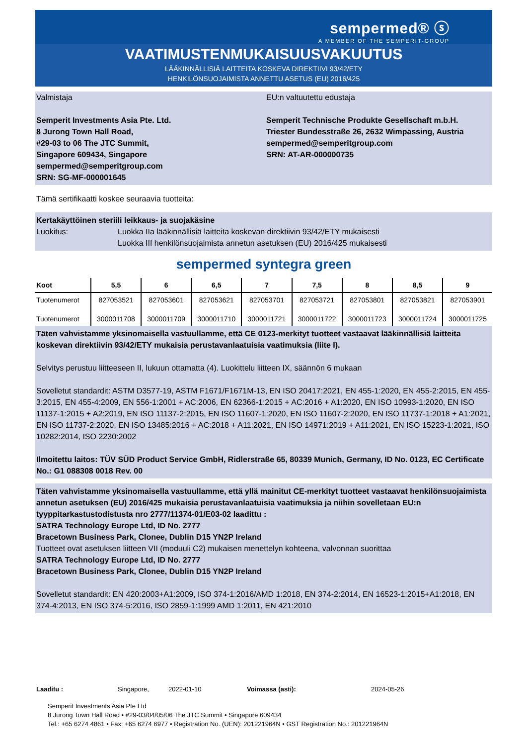sempermed® ⓢ
A MEMBER OF THE SEMPERIT-GROUP
VAATIMUSTENMUKAISUUSVAKUUTUS
LÄÄKINNÄLLISIÄ LAITTEITA KOSKEVA DIREKTIIVI 93/42/ETY
HENKILÖNSUOJAIMISTA ANNETTU ASETUS (EU) 2016/425
Valmistaja
Semperit Investments Asia Pte. Ltd.
8 Jurong Town Hall Road,
#29-03 to 06 The JTC Summit,
Singapore 609434, Singapore
sempermed@semperitgroup.com
SRN: SG-MF-000001645
EU:n valtuutettu edustaja
Semperit Technische Produkte Gesellschaft m.b.H.
Triester Bundesstraße 26, 2632 Wimpassing, Austria
sempermed@semperitgroup.com
SRN: AT-AR-000000735
Tämä sertifikaatti koskee seuraavia tuotteita:
Kertakäyttöinen steriili leikkaus- ja suojakäsine
Luokitus: Luokka IIa lääkinnällisiä laitteita koskevan direktiivin 93/42/ETY mukaisesti
Luokka III henkilönsuojaimista annetun asetuksen (EU) 2016/425 mukaisesti
sempermed syntegra green
| Koot | 5,5 | 6 | 6,5 | 7 | 7,5 | 8 | 8,5 | 9 |
| --- | --- | --- | --- | --- | --- | --- | --- | --- |
| Tuotenumerot | 827053521 | 827053601 | 827053621 | 827053701 | 827053721 | 827053801 | 827053821 | 827053901 |
| Tuotenumerot | 3000011708 | 3000011709 | 3000011710 | 3000011721 | 3000011722 | 3000011723 | 3000011724 | 3000011725 |
Täten vahvistamme yksinomaisella vastuullamme, että CE 0123-merkityt tuotteet vastaavat lääkinnällisiä laitteita koskevan direktiivin 93/42/ETY mukaisia perustavanlaatuisia vaatimuksia (liite I).
Selvitys perustuu liitteeseen II, lukuun ottamatta (4). Luokittelu liitteen IX, säännön 6 mukaan
Sovelletut standardit: ASTM D3577-19, ASTM F1671/F1671M-13, EN ISO 20417:2021, EN 455-1:2020, EN 455-2:2015, EN 455-3:2015, EN 455-4:2009, EN 556-1:2001 + AC:2006, EN 62366-1:2015 + AC:2016 + A1:2020, EN ISO 10993-1:2020, EN ISO 11137-1:2015 + A2:2019, EN ISO 11137-2:2015, EN ISO 11607-1:2020, EN ISO 11607-2:2020, EN ISO 11737-1:2018 + A1:2021, EN ISO 11737-2:2020, EN ISO 13485:2016 + AC:2018 + A11:2021, EN ISO 14971:2019 + A11:2021, EN ISO 15223-1:2021, ISO 10282:2014, ISO 2230:2002
Ilmoitettu laitos: TÜV SÜD Product Service GmbH, Ridlerstraße 65, 80339 Munich, Germany, ID No. 0123, EC Certificate No.: G1 088308 0018 Rev. 00
Täten vahvistamme yksinomaisella vastuullamme, että yllä mainitut CE-merkityt tuotteet vastaavat henkilönsuojaimista annetun asetuksen (EU) 2016/425 mukaisia perustavanlaatuisia vaatimuksia ja niihin sovelletaan EU:n tyyppitarkastustodistusta nro 2777/11374-01/E03-02 laadittu :
SATRA Technology Europe Ltd, ID No. 2777
Bracetown Business Park, Clonee, Dublin D15 YN2P Ireland
Tuotteet ovat asetuksen liitteen VII (moduuli C2) mukaisen menettelyn kohteena, valvonnan suorittaa
SATRA Technology Europe Ltd, ID No. 2777
Bracetown Business Park, Clonee, Dublin D15 YN2P Ireland
Sovelletut standardit: EN 420:2003+A1:2009, ISO 374-1:2016/AMD 1:2018, EN 374-2:2014, EN 16523-1:2015+A1:2018, EN 374-4:2013, EN ISO 374-5:2016, ISO 2859-1:1999 AMD 1:2011, EN 421:2010
Laaditu : Singapore, 2022-01-10 Voimassa (asti): 2024-05-26
Semperit Investments Asia Pte Ltd
8 Jurong Town Hall Road • #29-03/04/05/06 The JTC Summit • Singapore 609434
Tel.: +65 6274 4861 • Fax: +65 6274 6977 • Registration No. (UEN): 201221964N • GST Registration No.: 201221964N